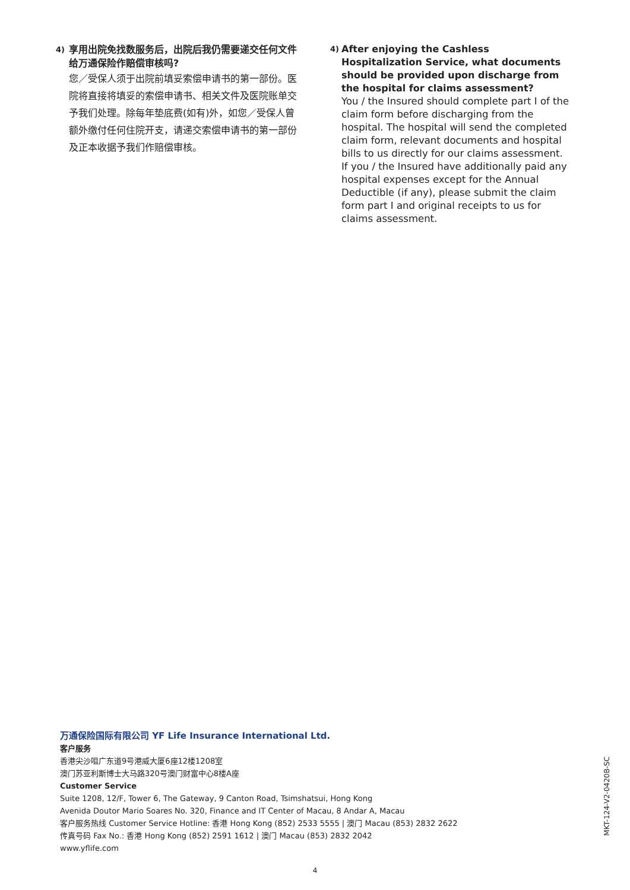4)
享用出院免找数服务后，出院后我仍需要递交任何文件给万通保险作赔偿审核吗?
您／受保人须于出院前填妥索偿申请书的第一部份。医院将直接将填妥的索偿申请书、相关文件及医院账单交予我们处理。除每年垫底费(如有)外，如您／受保人曾额外缴付任何住院开支，请递交索偿申请书的第一部份及正本收据予我们作赔偿审核。
4)
After enjoying the Cashless Hospitalization Service, what documents should be provided upon discharge from the hospital for claims assessment?
You / the Insured should complete part I of the claim form before discharging from the hospital. The hospital will send the completed claim form, relevant documents and hospital bills to us directly for our claims assessment. If you / the Insured have additionally paid any hospital expenses except for the Annual Deductible (if any), please submit the claim form part I and original receipts to us for claims assessment.
万通保险国际有限公司 YF Life Insurance International Ltd.
客户服务
香港尖沙咀广东道9号港威大厦6座12楼1208室
澳门苏亚利斯博士大马路320号澳门财富中心8楼A座
Customer Service
Suite 1208, 12/F, Tower 6, The Gateway, 9 Canton Road, Tsimshatsui, Hong Kong
Avenida Doutor Mario Soares No. 320, Finance and IT Center of Macau, 8 Andar A, Macau
客户服务热线 Customer Service Hotline: 香港 Hong Kong (852) 2533 5555 | 澳门 Macau (853) 2832 2622
传真号码 Fax No.: 香港 Hong Kong (852) 2591 1612 | 澳门 Macau (853) 2832 2042
www.yflife.com
MKT-124-V2-0420B-SC
4